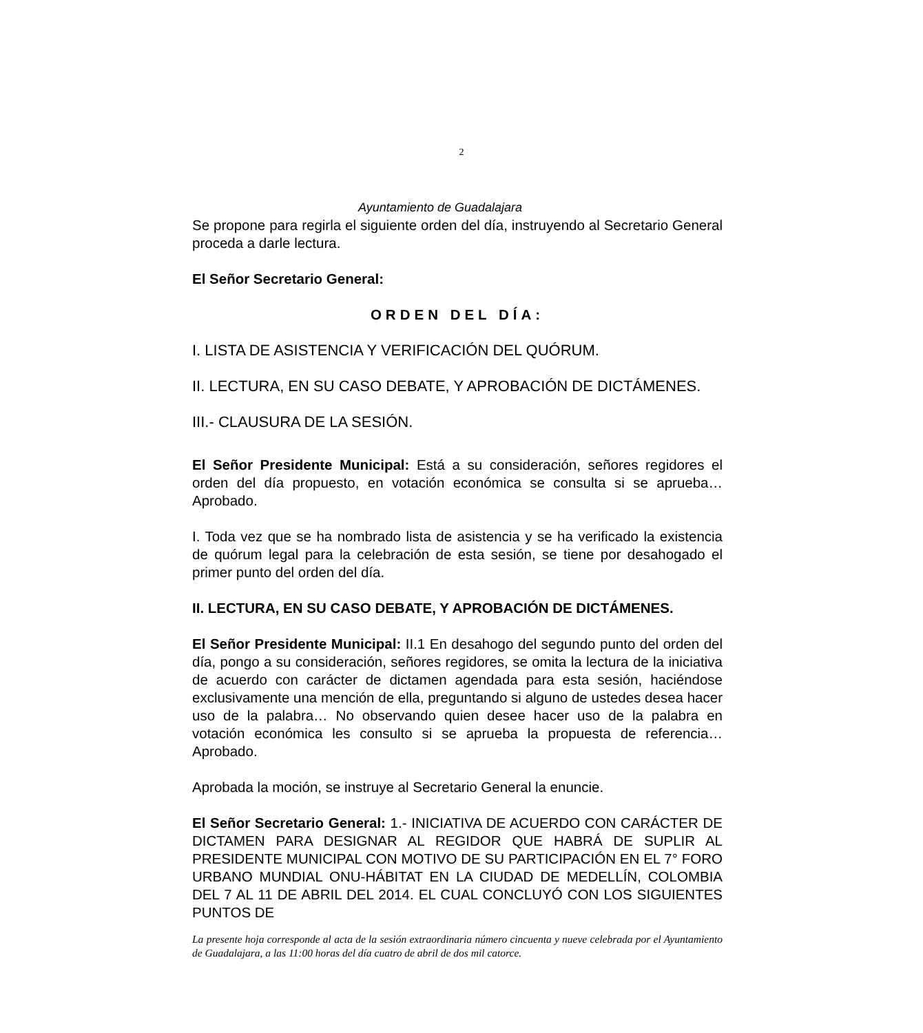2
Ayuntamiento de Guadalajara
Se propone para regirla el siguiente orden del día, instruyendo al Secretario General proceda a darle lectura.
El Señor Secretario General:
ORDEN DEL DÍA:
I. LISTA DE ASISTENCIA Y VERIFICACIÓN DEL QUÓRUM.
II. LECTURA, EN SU CASO DEBATE, Y APROBACIÓN DE DICTÁMENES.
III.- CLAUSURA DE LA SESIÓN.
El Señor Presidente Municipal: Está a su consideración, señores regidores el orden del día propuesto, en votación económica se consulta si se aprueba… Aprobado.
I. Toda vez que se ha nombrado lista de asistencia y se ha verificado la existencia de quórum legal para la celebración de esta sesión, se tiene por desahogado el primer punto del orden del día.
II. LECTURA, EN SU CASO DEBATE, Y APROBACIÓN DE DICTÁMENES.
El Señor Presidente Municipal: II.1 En desahogo del segundo punto del orden del día, pongo a su consideración, señores regidores, se omita la lectura de la iniciativa de acuerdo con carácter de dictamen agendada para esta sesión, haciéndose exclusivamente una mención de ella, preguntando si alguno de ustedes desea hacer uso de la palabra… No observando quien desee hacer uso de la palabra en votación económica les consulto si se aprueba la propuesta de referencia…Aprobado.
Aprobada la moción, se instruye al Secretario General la enuncie.
El Señor Secretario General: 1.- INICIATIVA DE ACUERDO CON CARÁCTER DE DICTAMEN PARA DESIGNAR AL REGIDOR QUE HABRÁ DE SUPLIR AL PRESIDENTE MUNICIPAL CON MOTIVO DE SU PARTICIPACIÓN EN EL 7° FORO URBANO MUNDIAL ONU-HÁBITAT EN LA CIUDAD DE MEDELLÍN, COLOMBIA DEL 7 AL 11 DE ABRIL DEL 2014. EL CUAL CONCLUYÓ CON LOS SIGUIENTES PUNTOS DE
La presente hoja corresponde al acta de la sesión extraordinaria número cincuenta y nueve celebrada por el Ayuntamiento de Guadalajara, a las 11:00 horas del día cuatro de abril de dos mil catorce.